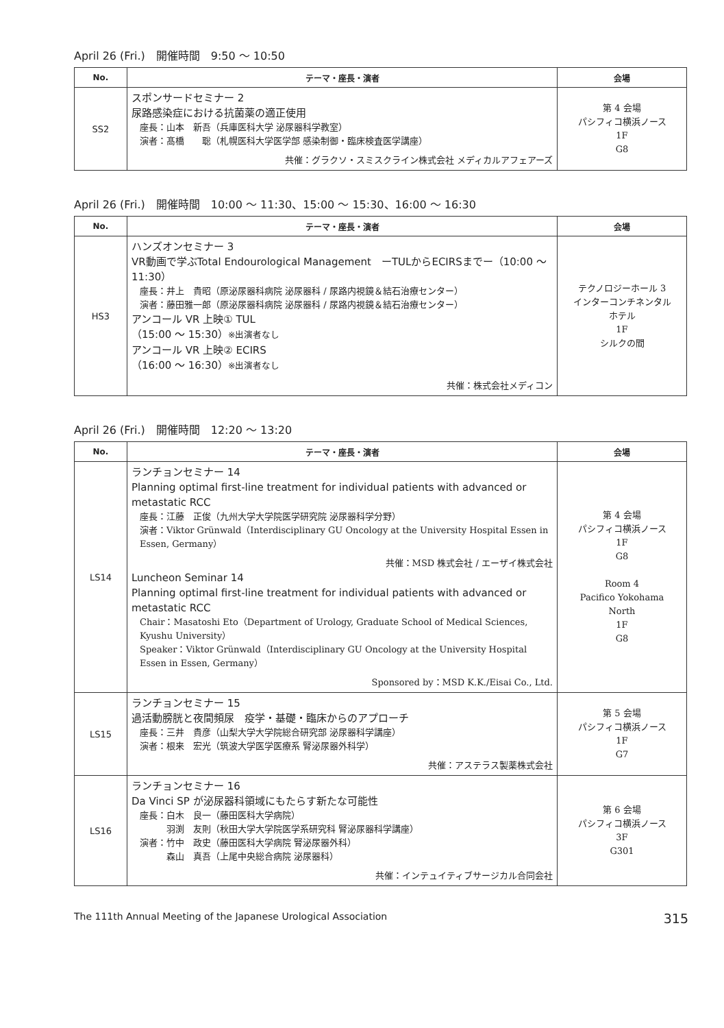April 26 (Fri.)　開催時間　9:50 ～ 10:50
| No. | テーマ・座長・演者 | 会場 |
| --- | --- | --- |
| SS2 | スポンサードセミナー 2 尿路感染症における抗菌薬の適正使用 座長：山本 新吾（兵庫医科大学 泌尿器科学教室） 演者：髙橋 聡（札幌医科大学医学部 感染制御・臨床検査医学講座） 共催：グラクソ・スミスクライン株式会社 メディカルアフェアーズ | 第 4 会場 パシフィコ横浜ノース 1F G8 |
April 26 (Fri.)　開催時間　10:00 ～ 11:30、15:00 ～ 15:30、16:00 ～ 16:30
| No. | テーマ・座長・演者 | 会場 |
| --- | --- | --- |
| HS3 | ハンズオンセミナー 3 VR動画で学ぶTotal Endourological Management ーTULからECIRSまでー（10:00 ～ 11:30） 座長：井上 貴昭（原泌尿器科病院 泌尿器科 / 尿路内視鏡＆結石治療センター） 演者：藤田雅一郎（原泌尿器科病院 泌尿器科 / 尿路内視鏡＆結石治療センター） アンコール VR 上映① TUL （15:00 ～ 15:30） ※出演者なし アンコール VR 上映② ECIRS （16:00 ～ 16:30） ※出演者なし 共催：株式会社メディコン | テクノロジーホール 3 インターコンチネンタル ホテル 1F シルクの間 |
April 26 (Fri.)　開催時間　12:20 ～ 13:20
| No. | テーマ・座長・演者 | 会場 |
| --- | --- | --- |
| LS14 | ランチョンセミナー 14 Planning optimal first-line treatment for individual patients with advanced or metastatic RCC 座長：江藤 正俊（九州大学大学院医学研究院 泌尿器科学分野） 演者：Viktor Grünwald（Interdisciplinary GU Oncology at the University Hospital Essen in Essen, Germany） 共催：MSD 株式会社 / エーザイ株式会社 Luncheon Seminar 14 Planning optimal first-line treatment for individual patients with advanced or metastatic RCC Chair：Masatoshi Eto（Department of Urology, Graduate School of Medical Sciences, Kyushu University） Speaker：Viktor Grünwald（Interdisciplinary GU Oncology at the University Hospital Essen in Essen, Germany） Sponsored by：MSD K.K./Eisai Co., Ltd. | 第 4 会場 パシフィコ横浜ノース 1F G8 Room 4 Pacifico Yokohama North 1F G8 |
| LS15 | ランチョンセミナー 15 過活動膀胱と夜間頻尿 疫学・基礎・臨床からのアプローチ 座長：三井 貴彦（山梨大学大学院総合研究部 泌尿器科学講座） 演者：根来 宏光（筑波大学医学医療系 腎泌尿器外科学） 共催：アステラス製薬株式会社 | 第 5 会場 パシフィコ横浜ノース 1F G7 |
| LS16 | ランチョンセミナー 16 Da Vinci SP が泌尿器科領域にもたらす新たな可能性 座長：白木 良一（藤田医科大学病院） 羽渕 友則（秋田大学大学院医学系研究科 腎泌尿器科学講座） 演者：竹中 政史（藤田医科大学病院 腎泌尿器外科） 森山 真吾（上尾中央総合病院 泌尿器科） 共催：インテュイティブサージカル合同会社 | 第 6 会場 パシフィコ横浜ノース 3F G301 |
The 111th Annual Meeting of the Japanese Urological Association 315